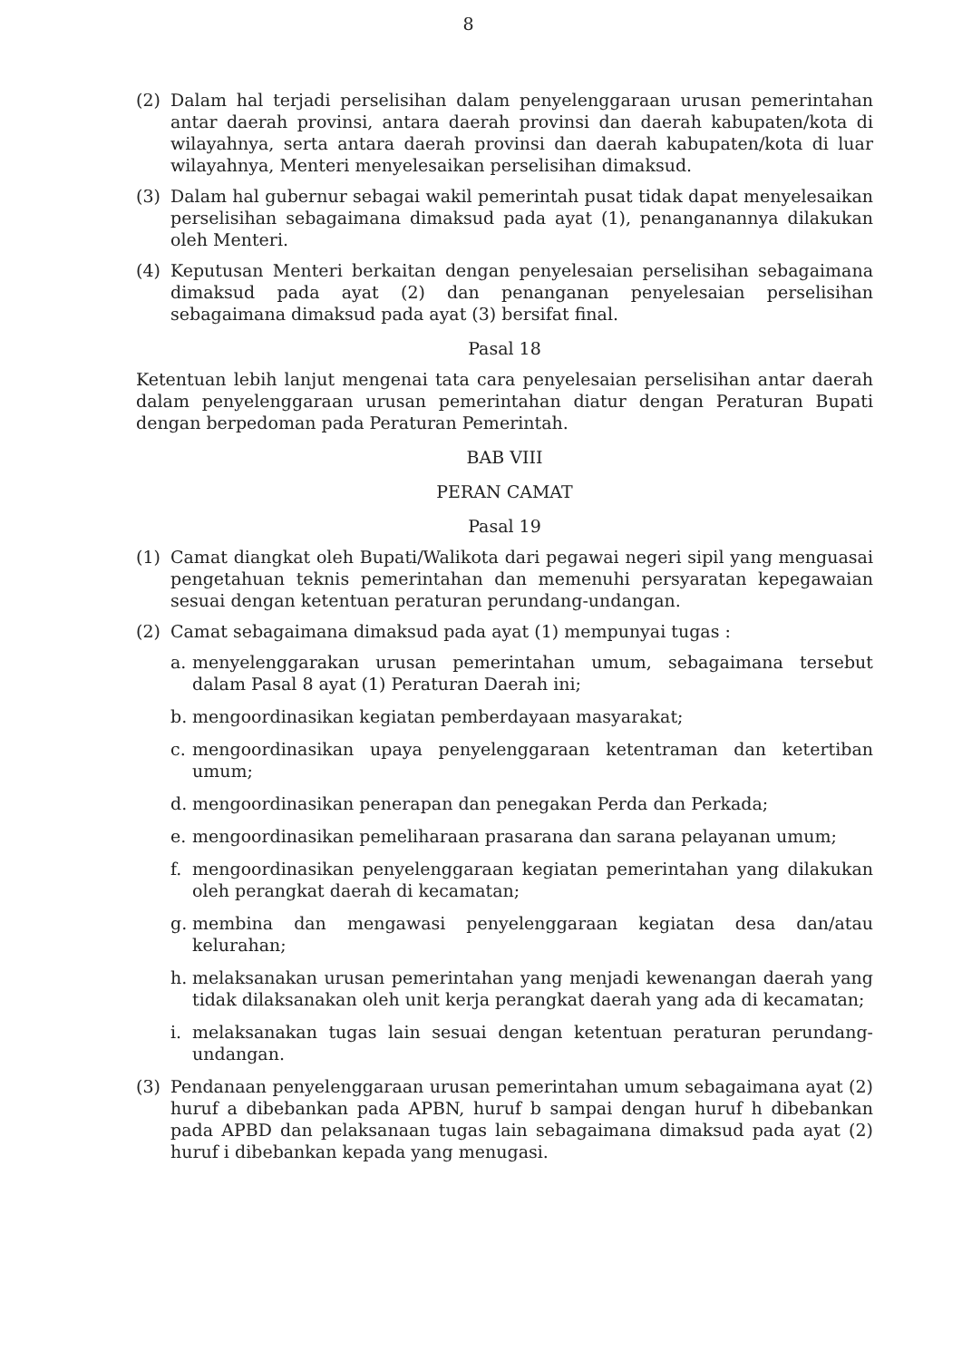8
(2) Dalam hal terjadi perselisihan dalam penyelenggaraan urusan pemerintahan antar daerah provinsi, antara daerah provinsi dan daerah kabupaten/kota di wilayahnya, serta antara daerah provinsi dan daerah kabupaten/kota di luar wilayahnya, Menteri menyelesaikan perselisihan dimaksud.
(3) Dalam hal gubernur sebagai wakil pemerintah pusat tidak dapat menyelesaikan perselisihan sebagaimana dimaksud pada ayat (1), penanganannya dilakukan oleh Menteri.
(4) Keputusan Menteri berkaitan dengan penyelesaian perselisihan sebagaimana dimaksud pada ayat (2) dan penanganan penyelesaian perselisihan sebagaimana dimaksud pada ayat (3) bersifat final.
Pasal 18
Ketentuan lebih lanjut mengenai tata cara penyelesaian perselisihan antar daerah dalam penyelenggaraan urusan pemerintahan diatur dengan Peraturan Bupati dengan berpedoman pada Peraturan Pemerintah.
BAB VIII
PERAN CAMAT
Pasal 19
(1) Camat diangkat oleh Bupati/Walikota dari pegawai negeri sipil yang menguasai pengetahuan teknis pemerintahan dan memenuhi persyaratan kepegawaian sesuai dengan ketentuan peraturan perundang-undangan.
(2) Camat sebagaimana dimaksud pada ayat (1) mempunyai tugas :
a. menyelenggarakan urusan pemerintahan umum, sebagaimana tersebut dalam Pasal 8 ayat (1) Peraturan Daerah ini;
b. mengoordinasikan kegiatan pemberdayaan masyarakat;
c. mengoordinasikan upaya penyelenggaraan ketentraman dan ketertiban umum;
d. mengoordinasikan penerapan dan penegakan Perda dan Perkada;
e. mengoordinasikan pemeliharaan prasarana dan sarana pelayanan umum;
f. mengoordinasikan penyelenggaraan kegiatan pemerintahan yang dilakukan oleh perangkat daerah di kecamatan;
g. membina dan mengawasi penyelenggaraan kegiatan desa dan/atau kelurahan;
h. melaksanakan urusan pemerintahan yang menjadi kewenangan daerah yang tidak dilaksanakan oleh unit kerja perangkat daerah yang ada di kecamatan;
i. melaksanakan tugas lain sesuai dengan ketentuan peraturan perundang-undangan.
(3) Pendanaan penyelenggaraan urusan pemerintahan umum sebagaimana ayat (2) huruf a dibebankan pada APBN, huruf b sampai dengan huruf h dibebankan pada APBD dan pelaksanaan tugas lain sebagaimana dimaksud pada ayat (2) huruf i dibebankan kepada yang menugasi.